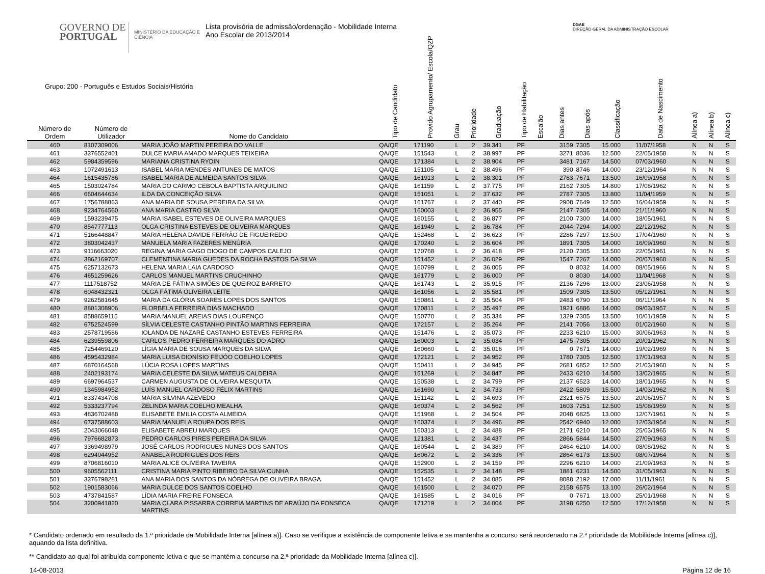GOVERNO DE
PORTUGAL
MINISTÉRIO DA EDUCAÇÃO E CIÊNCIA
Lista provisória de admissão/ordenação - Mobilidade Interna
Ano Escolar de 2013/2014
DGAE
DIREÇÃO-GERAL DA ADMINISTRAÇÃO ESCOLAR
Grupo: 200 - Português e Estudos Sociais/História
| Número de Ordem | Número de Utilizador | Nome do Candidato | Tipo de Candidato | Provido Agrupamento/ Escola/QZP | Grau | Prioridade | Graduação | Tipo de Habilitação | Escalão | Dias antes | Dias após | Classificação | Data de Nascimento | Alínea a) | Alínea b) | Alínea c) |
| --- | --- | --- | --- | --- | --- | --- | --- | --- | --- | --- | --- | --- | --- | --- | --- | --- |
| 460 | 8107309006 | MARIA JOÃO MARTIN PEREIRA DO VALLE | QA/QE | 171190 | L | 2 | 39.341 | PF | | 3159 | 7305 | 15.000 | 11/07/1958 | N | N | S |
| 461 | 3376552401 | DULCE MARIA AMADO MARQUES TEIXEIRA | QA/QE | 151543 | L | 2 | 38.997 | PF | | 3271 | 8036 | 12.500 | 22/05/1958 | N | N | S |
| 462 | 5984359596 | MARIANA CRISTINA RYDIN | QA/QE | 171384 | L | 2 | 38.904 | PF | | 3481 | 7167 | 14.500 | 07/03/1960 | N | N | S |
| 463 | 1072491613 | ISABEL MARIA MENDES ANTUNES DE MATOS | QA/QE | 151105 | L | 2 | 38.496 | PF | | 390 | 8746 | 14.000 | 23/12/1964 | N | N | S |
| 464 | 1615435786 | ISABEL MARIA DE ALMEIDA SANTOS SILVA | QA/QE | 161913 | L | 2 | 38.301 | PF | | 2763 | 7671 | 13.500 | 16/09/1958 | N | N | S |
| 465 | 1503024784 | MARIA DO CARMO CEBOLA BAPTISTA ARQUILINO | QA/QE | 161159 | L | 2 | 37.775 | PF | | 2162 | 7305 | 14.800 | 17/08/1962 | N | N | S |
| 466 | 6604644634 | ILDA DA CONCEIÇÃO SILVA | QA/QE | 151051 | L | 2 | 37.632 | PF | | 2787 | 7305 | 13.800 | 11/04/1959 | N | N | S |
| 467 | 1756788863 | ANA MARIA DE SOUSA PEREIRA DA SILVA | QA/QE | 161767 | L | 2 | 37.440 | PF | | 2908 | 7649 | 12.500 | 16/04/1959 | N | N | S |
| 468 | 9234764560 | ANA MARIA CASTRO SILVA | QA/QE | 160003 | L | 2 | 36.955 | PF | | 2147 | 7305 | 14.000 | 21/11/1960 | N | N | S |
| 469 | 1593239475 | MARIA ISABEL ESTEVES DE OLIVEIRA MARQUES | QA/QE | 160155 | L | 2 | 36.877 | PF | | 2100 | 7300 | 14.000 | 18/05/1961 | N | N | S |
| 470 | 8547777113 | OLGA CRISTINA ESTEVES DE OLIVEIRA MARQUES | QA/QE | 161949 | L | 2 | 36.784 | PF | | 2044 | 7294 | 14.000 | 22/12/1962 | N | N | S |
| 471 | 5166448847 | MARIA HELENA DAVIDE FERRÃO DE FIGUEIREDO | QA/QE | 152468 | L | 2 | 36.623 | PF | | 2286 | 7297 | 13.500 | 17/04/1960 | N | N | S |
| 472 | 3803042437 | MANUELA MARIA FAZERES MENÚRIA | QA/QE | 170240 | L | 2 | 36.604 | PF | | 1891 | 7305 | 14.000 | 16/09/1960 | N | N | S |
| 473 | 9116663020 | REGINA MARIA GAGO DIOGO DE CAMPOS CALEJO | QA/QE | 170768 | L | 2 | 36.418 | PF | | 2120 | 7305 | 13.500 | 22/05/1961 | N | N | S |
| 474 | 3862169707 | CLEMENTINA MARIA GUEDES DA ROCHA BASTOS DA SILVA | QA/QE | 151452 | L | 2 | 36.029 | PF | | 1547 | 7267 | 14.000 | 20/07/1960 | N | N | S |
| 475 | 6257132673 | HELENA MARIA LAIA CARDOSO | QA/QE | 160799 | L | 2 | 36.005 | PF | | 0 | 8032 | 14.000 | 08/05/1966 | N | N | S |
| 476 | 4651259626 | CARLOS MANUEL MARTINS CRUCHINHO | QA/QE | 161779 | L | 2 | 36.000 | PF | | 0 | 8030 | 14.000 | 11/04/1968 | N | N | S |
| 477 | 1117518752 | MARIA DE FÁTIMA SIMÕES DE QUEIROZ BARRETO | QA/QE | 161743 | L | 2 | 35.915 | PF | | 2136 | 7296 | 13.000 | 23/06/1958 | N | N | S |
| 478 | 6048432321 | OLGA FÁTIMA OLIVEIRA LEITE | QA/QE | 161056 | L | 2 | 35.581 | PF | | 1509 | 7305 | 13.500 | 05/12/1961 | N | N | S |
| 479 | 9262581645 | MARIA DA GLÓRIA SOARES LOPES DOS SANTOS | QA/QE | 150861 | L | 2 | 35.504 | PF | | 2483 | 6790 | 13.500 | 06/11/1964 | N | N | S |
| 480 | 8801308906 | FLORBELA FERREIRA DIAS MACHADO | QA/QE | 170811 | L | 2 | 35.497 | PF | | 1921 | 6886 | 14.000 | 09/03/1957 | N | N | S |
| 481 | 8588659115 | MARIA MANUEL AREIAS DIAS LOURENÇO | QA/QE | 150770 | L | 2 | 35.334 | PF | | 1329 | 7305 | 13.500 | 10/01/1959 | N | N | S |
| 482 | 6752524599 | SÍLVIA CELESTE CASTANHO PINTÃO MARTINS FERREIRA | QA/QE | 172157 | L | 2 | 35.264 | PF | | 2141 | 7056 | 13.000 | 01/02/1960 | N | N | S |
| 483 | 2578719586 | IOLANDA DE NAZARÉ CASTANHO ESTEVES FERREIRA | QA/QE | 151476 | L | 2 | 35.073 | PF | | 2233 | 6210 | 15.000 | 30/06/1963 | N | N | S |
| 484 | 6239559806 | CARLOS PEDRO FERREIRA MARQUES DO ADRO | QA/QE | 160003 | L | 2 | 35.034 | PF | | 1475 | 7305 | 13.000 | 20/01/1962 | N | N | S |
| 485 | 7254469120 | LÍGIA MARIA DE SOUSA MARQUES DA SILVA | QA/QE | 160660 | L | 2 | 35.016 | PF | | 0 | 7671 | 14.000 | 19/02/1969 | N | N | S |
| 486 | 4595432984 | MARIA LUISA DIONÍSIO FEIJÓO COELHO LOPES | QA/QE | 172121 | L | 2 | 34.952 | PF | | 1780 | 7305 | 12.500 | 17/01/1963 | N | N | S |
| 487 | 6870164568 | LÚCIA ROSA LOPES MARTINS | QA/QE | 150411 | L | 2 | 34.945 | PF | | 2681 | 6852 | 12.500 | 21/03/1960 | N | N | S |
| 488 | 2402193174 | MARIA CELESTE DA SILVA MATEUS CALDEIRA | QA/QE | 151269 | L | 2 | 34.847 | PF | | 2433 | 6210 | 14.500 | 13/02/1965 | N | N | S |
| 489 | 6697964537 | CARMEN AUGUSTA DE OLIVEIRA MESQUITA | QA/QE | 150538 | L | 2 | 34.799 | PF | | 2137 | 6523 | 14.000 | 18/01/1965 | N | N | S |
| 490 | 1345984952 | LUÍS MANUEL CARDOSO FÉLIX MARTINS | QA/QE | 161690 | L | 2 | 34.733 | PF | | 2422 | 5809 | 15.500 | 14/03/1962 | N | N | S |
| 491 | 8337434708 | MARIA SILVINA AZEVEDO | QA/QE | 151142 | L | 2 | 34.693 | PF | | 2321 | 6575 | 13.500 | 20/06/1957 | N | N | S |
| 492 | 5333237794 | ZELINDA MARIA COELHO MEALHA | QA/QE | 160374 | L | 2 | 34.562 | PF | | 1603 | 7251 | 12.500 | 15/08/1959 | N | N | S |
| 493 | 4836702488 | ELISABETE EMILIA COSTA ALMEIDA | QA/QE | 151968 | L | 2 | 34.504 | PF | | 2048 | 6825 | 13.000 | 12/07/1961 | N | N | S |
| 494 | 6737588603 | MARIA MANUELA ROUPA DOS REIS | QA/QE | 160374 | L | 2 | 34.496 | PF | | 2542 | 6940 | 12.000 | 12/03/1954 | N | N | S |
| 495 | 2043066048 | ELISABETE ABREU MARQUES | QA/QE | 160313 | L | 2 | 34.488 | PF | | 2171 | 6210 | 14.500 | 25/03/1965 | N | N | S |
| 496 | 7976682873 | PEDRO CARLOS PIRES PEREIRA DA SILVA | QA/QE | 121381 | L | 2 | 34.437 | PF | | 2866 | 5844 | 14.500 | 27/09/1963 | N | N | S |
| 497 | 3369498979 | JOSÉ CARLOS RODRIGUES NUNES DOS SANTOS | QA/QE | 160544 | L | 2 | 34.389 | PF | | 2464 | 6210 | 14.000 | 08/08/1962 | N | N | S |
| 498 | 6294044952 | ANABELA RODRIGUES DOS REIS | QA/QE | 160672 | L | 2 | 34.336 | PF | | 2864 | 6173 | 13.500 | 08/07/1964 | N | N | S |
| 499 | 8706816010 | MARIA ALICE OLIVEIRA TAVEIRA | QA/QE | 152900 | L | 2 | 34.159 | PF | | 2296 | 6210 | 14.000 | 21/09/1963 | N | N | S |
| 500 | 9605562111 | CRISTINA MARIA PINTO RIBEIRO DA SILVA CUNHA | QA/QE | 152535 | L | 2 | 34.148 | PF | | 1881 | 6231 | 14.500 | 31/05/1963 | N | N | S |
| 501 | 3376798281 | ANA MARIA DOS SANTOS DA NÓBREGA DE OLIVEIRA BRAGA | QA/QE | 151452 | L | 2 | 34.085 | PF | | 8088 | 2192 | 17.000 | 11/11/1961 | N | N | S |
| 502 | 1901583066 | MARIA DULCE DOS SANTOS COELHO | QA/QE | 161500 | L | 2 | 34.070 | PF | | 2158 | 6575 | 13.100 | 26/02/1964 | N | N | S |
| 503 | 4737841587 | LÍDIA MARIA FREIRE FONSECA | QA/QE | 161585 | L | 2 | 34.016 | PF | | 0 | 7671 | 13.000 | 25/01/1968 | N | N | S |
| 504 | 3200941820 | MARIA CLARA PISSARRA CORREIA MARTINS DE ARAÚJO DA FONSECA MARTINS | QA/QE | 171219 | L | 2 | 34.004 | PF | | 3198 | 6250 | 12.500 | 17/12/1958 | N | N | S |
* Candidato ordenado em resultado da 1.ª prioridade da Mobilidade Interna [alínea a)]. Caso se verifique a existência de componente letiva e se mantenha a concurso será reordenado na 2.ª prioridade da Mobilidade Interna [alínea c)], aquando da lista definitiva.
** Candidato ao qual foi atribuída componente letiva e que se mantém a concurso na 2.ª prioridade da Mobilidade Interna [alínea c)].
14-08-2013 Página 12 de 16